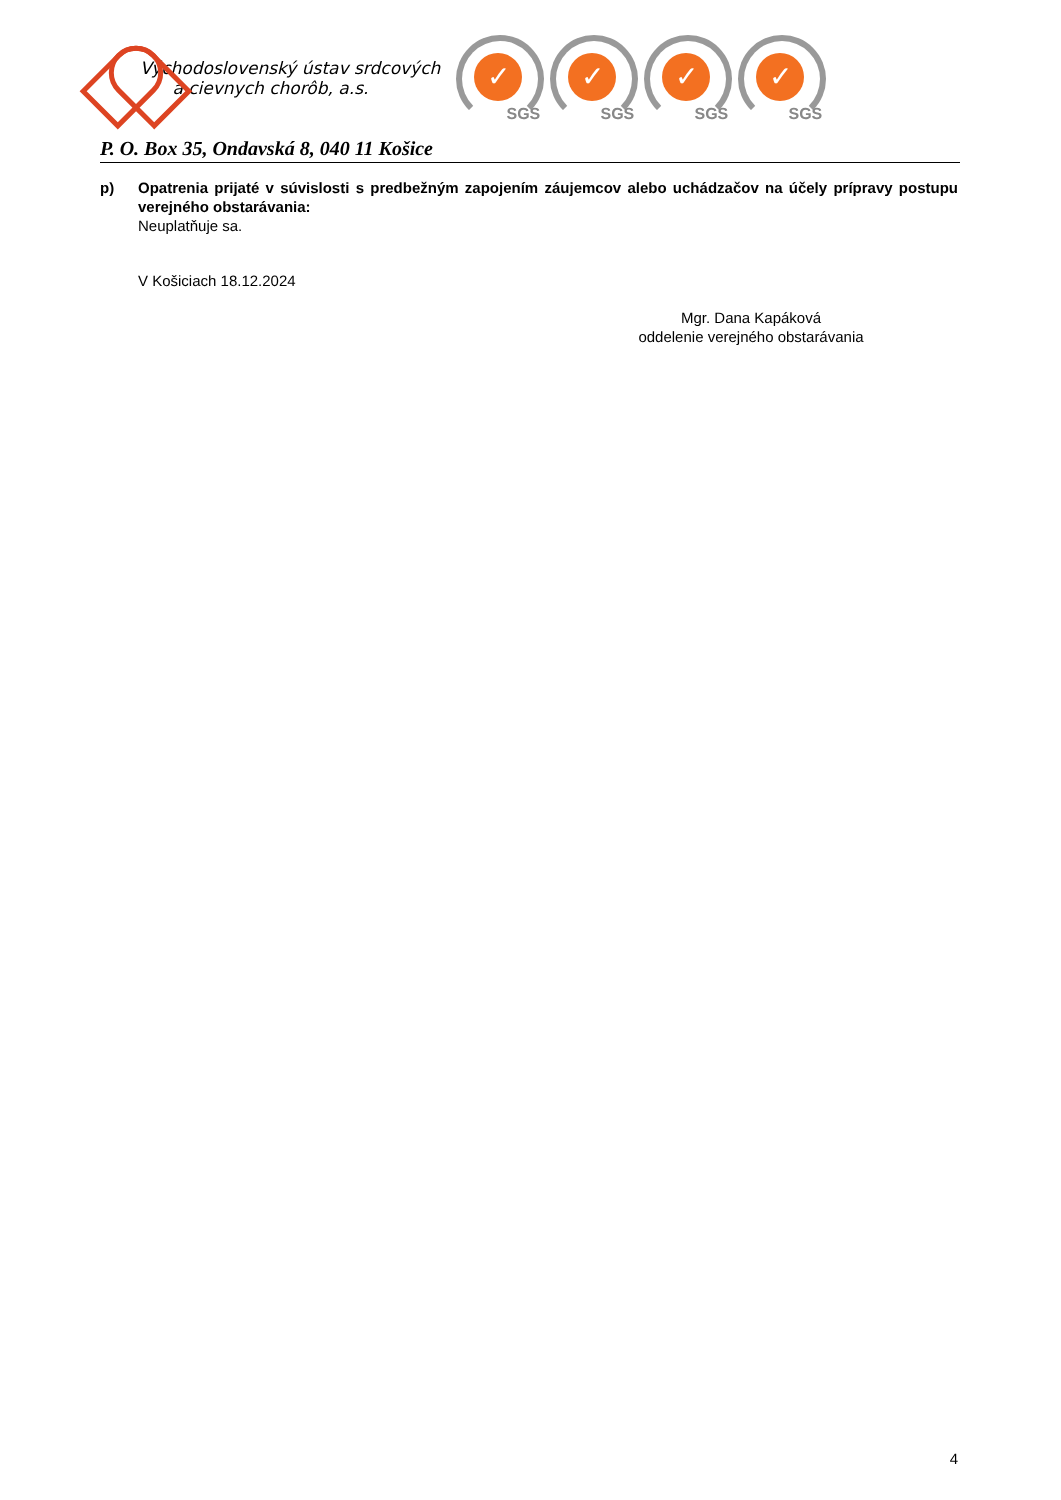Východoslovenský ústav srdcových
a cievnych chorôb, a.s.
✓
SGS
✓
SGS
✓
SGS
✓
SGS
P. O. Box 35, Ondavská 8, 040 11 Košice
p) Opatrenia prijaté v súvislosti s predbežným zapojením záujemcov alebo uchádzačov na účely prípravy postupu verejného obstarávania:
Neuplatňuje sa.
V Košiciach 18.12.2024
Mgr. Dana Kapáková
oddelenie verejného obstarávania
4